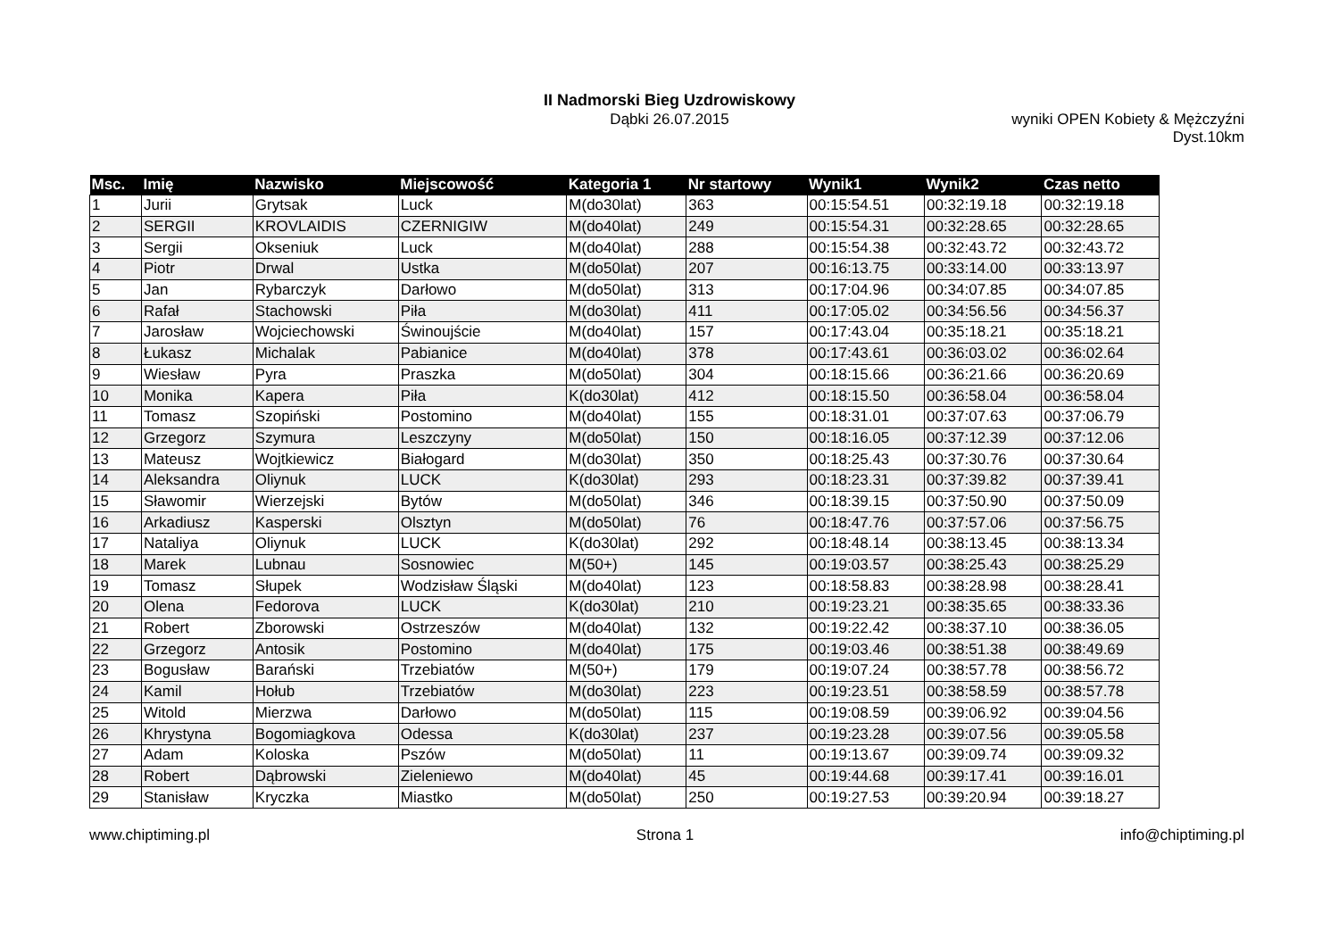II Nadmorski Bieg Uzdrowiskowy
Dąbki 26.07.2015
wyniki OPEN Kobiety & Mężczyźni
Dyst.10km
| Msc. | Imię | Nazwisko | Miejscowość | Kategoria 1 | Nr startowy | Wynik1 | Wynik2 | Czas netto |
| --- | --- | --- | --- | --- | --- | --- | --- | --- |
| 1 | Jurii | Grytsak | Luck | M(do30lat) | 363 | 00:15:54.51 | 00:32:19.18 | 00:32:19.18 |
| 2 | SERGII | KROVLAIDIS | CZERNIGIW | M(do40lat) | 249 | 00:15:54.31 | 00:32:28.65 | 00:32:28.65 |
| 3 | Sergii | Okseniuk | Luck | M(do40lat) | 288 | 00:15:54.38 | 00:32:43.72 | 00:32:43.72 |
| 4 | Piotr | Drwal | Ustka | M(do50lat) | 207 | 00:16:13.75 | 00:33:14.00 | 00:33:13.97 |
| 5 | Jan | Rybarczyk | Darłowo | M(do50lat) | 313 | 00:17:04.96 | 00:34:07.85 | 00:34:07.85 |
| 6 | Rafał | Stachowski | Piła | M(do30lat) | 411 | 00:17:05.02 | 00:34:56.56 | 00:34:56.37 |
| 7 | Jarosław | Wojciechowski | Świnoujście | M(do40lat) | 157 | 00:17:43.04 | 00:35:18.21 | 00:35:18.21 |
| 8 | Łukasz | Michalak | Pabianice | M(do40lat) | 378 | 00:17:43.61 | 00:36:03.02 | 00:36:02.64 |
| 9 | Wiesław | Pyra | Praszka | M(do50lat) | 304 | 00:18:15.66 | 00:36:21.66 | 00:36:20.69 |
| 10 | Monika | Kapera | Piła | K(do30lat) | 412 | 00:18:15.50 | 00:36:58.04 | 00:36:58.04 |
| 11 | Tomasz | Szopiński | Postomino | M(do40lat) | 155 | 00:18:31.01 | 00:37:07.63 | 00:37:06.79 |
| 12 | Grzegorz | Szymura | Leszczyny | M(do50lat) | 150 | 00:18:16.05 | 00:37:12.39 | 00:37:12.06 |
| 13 | Mateusz | Wojtkiewicz | Białogard | M(do30lat) | 350 | 00:18:25.43 | 00:37:30.76 | 00:37:30.64 |
| 14 | Aleksandra | Oliynuk | LUCK | K(do30lat) | 293 | 00:18:23.31 | 00:37:39.82 | 00:37:39.41 |
| 15 | Sławomir | Wierzejski | Bytów | M(do50lat) | 346 | 00:18:39.15 | 00:37:50.90 | 00:37:50.09 |
| 16 | Arkadiusz | Kasperski | Olsztyn | M(do50lat) | 76 | 00:18:47.76 | 00:37:57.06 | 00:37:56.75 |
| 17 | Nataliya | Oliynuk | LUCK | K(do30lat) | 292 | 00:18:48.14 | 00:38:13.45 | 00:38:13.34 |
| 18 | Marek | Lubnau | Sosnowiec | M(50+) | 145 | 00:19:03.57 | 00:38:25.43 | 00:38:25.29 |
| 19 | Tomasz | Słupek | Wodzisław Śląski | M(do40lat) | 123 | 00:18:58.83 | 00:38:28.98 | 00:38:28.41 |
| 20 | Olena | Fedorova | LUCK | K(do30lat) | 210 | 00:19:23.21 | 00:38:35.65 | 00:38:33.36 |
| 21 | Robert | Zborowski | Ostrzeszów | M(do40lat) | 132 | 00:19:22.42 | 00:38:37.10 | 00:38:36.05 |
| 22 | Grzegorz | Antosik | Postomino | M(do40lat) | 175 | 00:19:03.46 | 00:38:51.38 | 00:38:49.69 |
| 23 | Bogusław | Barański | Trzebiatów | M(50+) | 179 | 00:19:07.24 | 00:38:57.78 | 00:38:56.72 |
| 24 | Kamil | Hołub | Trzebiatów | M(do30lat) | 223 | 00:19:23.51 | 00:38:58.59 | 00:38:57.78 |
| 25 | Witold | Mierzwa | Darłowo | M(do50lat) | 115 | 00:19:08.59 | 00:39:06.92 | 00:39:04.56 |
| 26 | Khrystyna | Bogomiagkova | Odessa | K(do30lat) | 237 | 00:19:23.28 | 00:39:07.56 | 00:39:05.58 |
| 27 | Adam | Koloska | Pszów | M(do50lat) | 11 | 00:19:13.67 | 00:39:09.74 | 00:39:09.32 |
| 28 | Robert | Dąbrowski | Zieleniewo | M(do40lat) | 45 | 00:19:44.68 | 00:39:17.41 | 00:39:16.01 |
| 29 | Stanisław | Kryczka | Miastko | M(do50lat) | 250 | 00:19:27.53 | 00:39:20.94 | 00:39:18.27 |
www.chiptiming.pl Strona 1 info@chiptiming.pl